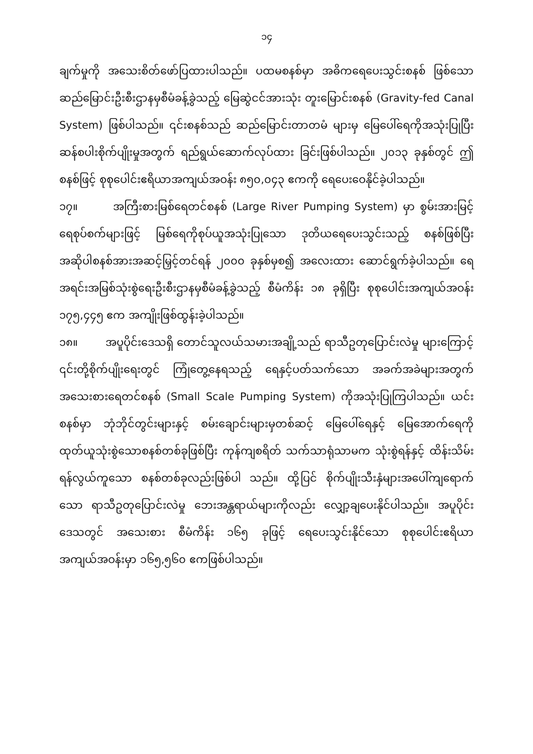၁၄
ချက်မှုကို အသေးစိတ်ဖော်ပြထားပါသည်။ ပထမစနစ်မှာ အဓိကရေပေးသွင်းစနစ် ဖြစ်သော ဆည်မြောင်းဦးစီးဌာနမှစီမံခန့်ခွဲသည့် မြေဆွဲငင်အားသုံး တူးမြောင်းစနစ် (Gravity-fed Canal System) ဖြစ်ပါသည်။ ၎င်းစနစ်သည် ဆည်မြောင်းတာတမံ များမှ မြေပေါ်ရေကိုအသုံးပြုပြီး ဆန်စပါးစိုက်ပျိုးမှုအတွက် ရည်ရွယ်ဆောက်လုပ်ထား ခြင်းဖြစ်ပါသည်။ ၂၀၁၃ ခုနှစ်တွင် ဤစနစ်ဖြင့် စုစုပေါင်းဧရိယာအကျယ်အဝန်း ၈၅၀,၀၄၃ ဧကကို ရေပေးဝေနိုင်ခဲ့ပါသည်။
၁၇။ အကြီးစားမြစ်ရေတင်စနစ် (Large River Pumping System) မှာ စွမ်းအားမြင့်ရေစုပ်စက်များဖြင့် မြစ်ရေကိုစုပ်ယူအသုံးပြုသော ဒုတိယရေပေးသွင်းသည့် စနစ်ဖြစ်ပြီး အဆိုပါစနစ်အားအဆင့်မြှင့်တင်ရန် ၂၀၀၀ ခုနှစ်မှစ၍ အလေးထား ဆောင်ရွက်ခဲ့ပါသည်။ ရေအရင်းအမြစ်သုံးစွဲရေးဦးစီးဌာနမှစီမံခန့်ခွဲသည့် စီမံကိန်း ၁၈ ခုရှိပြီး စုစုပေါင်းအကျယ်အဝန်း ၁၇၅,၄၄၅ ဧက အကျိုးဖြစ်ထွန်းခဲ့ပါသည်။
၁၈။ အပူပိုင်းဒေသရှိ တောင်သူလယ်သမားအချို့သည် ရာသီဥတုပြောင်းလဲမှု များကြောင့် ၎င်းတို့စိုက်ပျိုးရေးတွင် ကြုံတွေ့နေရသည့် ရေနှင့်ပတ်သက်သော အခက်အခဲများအတွက် အသေးစားရေတင်စနစ် (Small Scale Pumping System) ကိုအသုံးပြုကြပါသည်။ ယင်းစနစ်မှာ ဘုံဘိုင်တွင်းများနှင့် စမ်းချောင်းများမှတစ်ဆင့် မြေပေါ်ရေနှင့် မြေအောက်ရေကို ထုတ်ယူသုံးစွဲသောစနစ်တစ်ခုဖြစ်ပြီး ကုန်ကျစရိတ် သက်သာရုံသာမက သုံးစွဲရန်နှင့် ထိန်းသိမ်းရန်လွယ်ကူသော စနစ်တစ်ခုလည်းဖြစ်ပါ သည်။ ထို့ပြင် စိုက်ပျိုးသီးနှံများအပေါ်ကျရောက်သော ရာသီဥတုပြောင်းလဲမှု ဘေးအန္တရာယ်များကိုလည်း လျှော့ချပေးနိုင်ပါသည်။ အပူပိုင်းဒေသတွင် အသေးစား စီမံကိန်း ၁၆၅ ခုဖြင့် ရေပေးသွင်းနိုင်သော စုစုပေါင်းဧရိယာအကျယ်အဝန်းမှာ ၁၆၅,၅၆၀ ဧကဖြစ်ပါသည်။